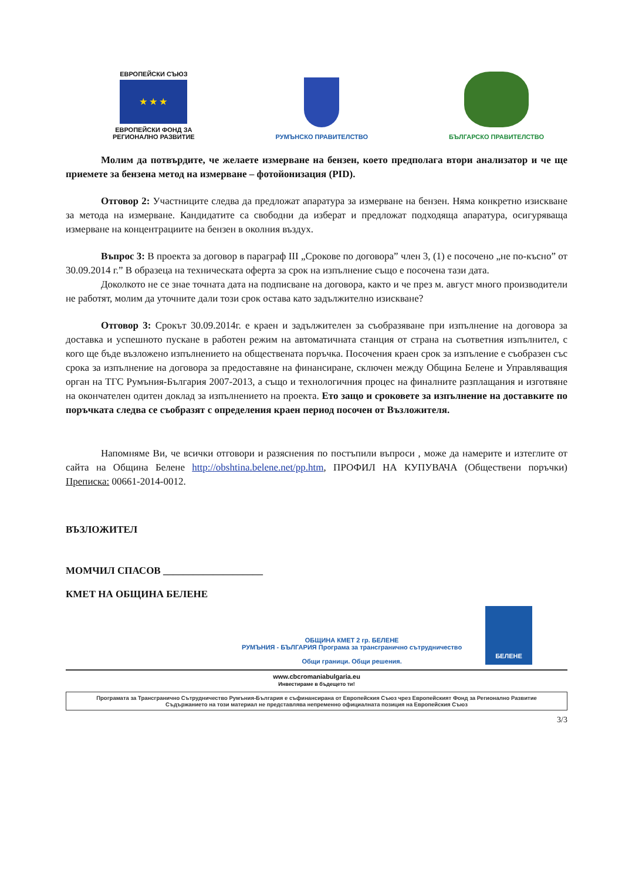ЕВРОПЕЙСКИ СЪЮЗ
★ ★ ★
ЕВРОПЕЙСКИ ФОНД ЗА
РЕГИОНАЛНО РАЗВИТИЕ
РУМЪНСКО ПРАВИТЕЛСТВО
БЪЛГАРСКО ПРАВИТЕЛСТВО
Молим да потвърдите, че желаете измерване на бензен, което предполага втори анализатор и че ще приемете за бензена метод на измерване – фотойонизация (PID).
Отговор 2: Участниците следва да предложат апаратура за измерване на бензен. Няма конкретно изискване за метода на измерване. Кандидатите са свободни да изберат и предложат подходяща апаратура, осигуряваща измерване на концентрациите на бензен в околния въздух.
Въпрос 3: В проекта за договор в параграф III „Срокове по договора” член 3, (1) е посочено „не по-късно” от 30.09.2014 г.” В образеца на техническата оферта за срок на изпълнение също е посочена тази дата.
Доколкото не се знае точната дата на подписване на договора, както и че през м. август много производители не работят, молим да уточните дали този срок остава като задължително изискване?
Отговор 3: Срокът 30.09.2014г. е краен и задължителен за съобразяване при изпълнение на договора за доставка и успешното пускане в работен режим на автоматичната станция от страна на съответния изпълнител, с кого ще бъде възложено изпълнението на обществената поръчка. Посочения краен срок за изпъление е съобразен със срока за изпълнение на договора за предоставяне на финансиране, сключен между Община Белене и Управляващия орган на ТГС Румъния-България 2007-2013, а също и технологичния процес на финалните разплащания и изготвяне на окончателен одитен доклад за изпълнението на проекта. Ето защо и сроковете за изпълнение на доставките по поръчката следва се съобразят с определения краен период посочен от Възложителя.
Напомняме Ви, че всички отговори и разяснения по постъпили въпроси , може да намерите и изтеглите от сайта на Община Белене http://obshtina.belene.net/pp.htm, ПРОФИЛ НА КУПУВАЧА (Обществени поръчки) Преписка: 00661-2014-0012.
ВЪЗЛОЖИТЕЛ
МОМЧИЛ СПАСОВ ____________________
КМЕТ НА ОБЩИНА БЕЛЕНЕ
ОБЩИНА КМЕТ 2 гр. БЕЛЕНЕ
РУМЪНИЯ - БЪЛГАРИЯ Програма за трансгранично сътрудничество
Общи граници. Общи решения.
БЕЛЕНЕ
www.cbcromaniabulgaria.eu
Инвестираме в бъдещето ти!
Програмата за Трансгранично Сътрудничество Румъния-България е съфинансирана от Европейския Съюз чрез Европейският Фонд за Регионално Развитие
Съдържанието на този материал не представлява непременно официалната позиция на Европейския Съюз
3/3